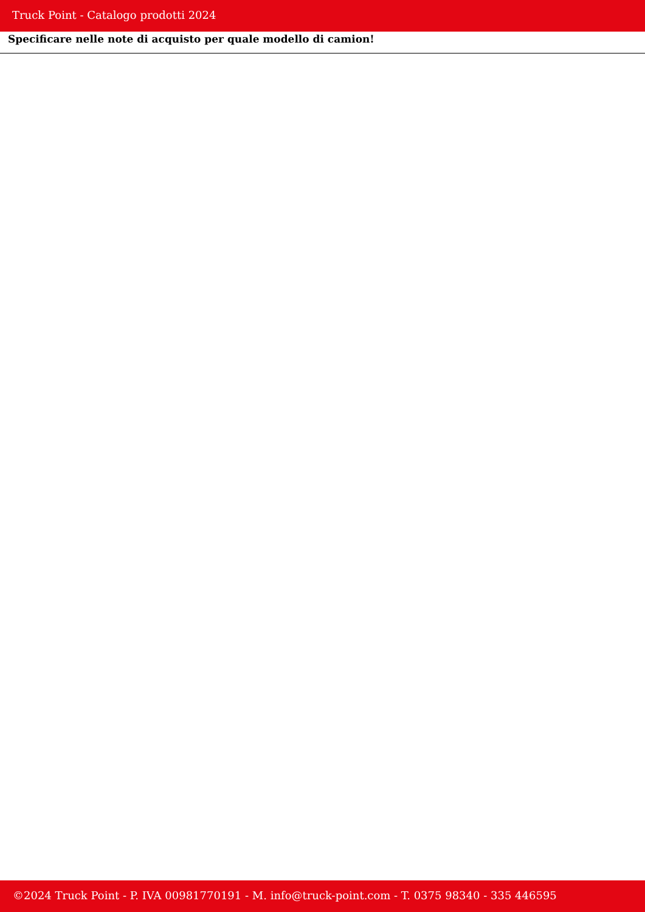Truck Point - Catalogo prodotti 2024
Specificare nelle note di acquisto per quale modello di camion!
©2024 Truck Point - P. IVA 00981770191 - M. info@truck-point.com - T. 0375 98340 - 335 446595